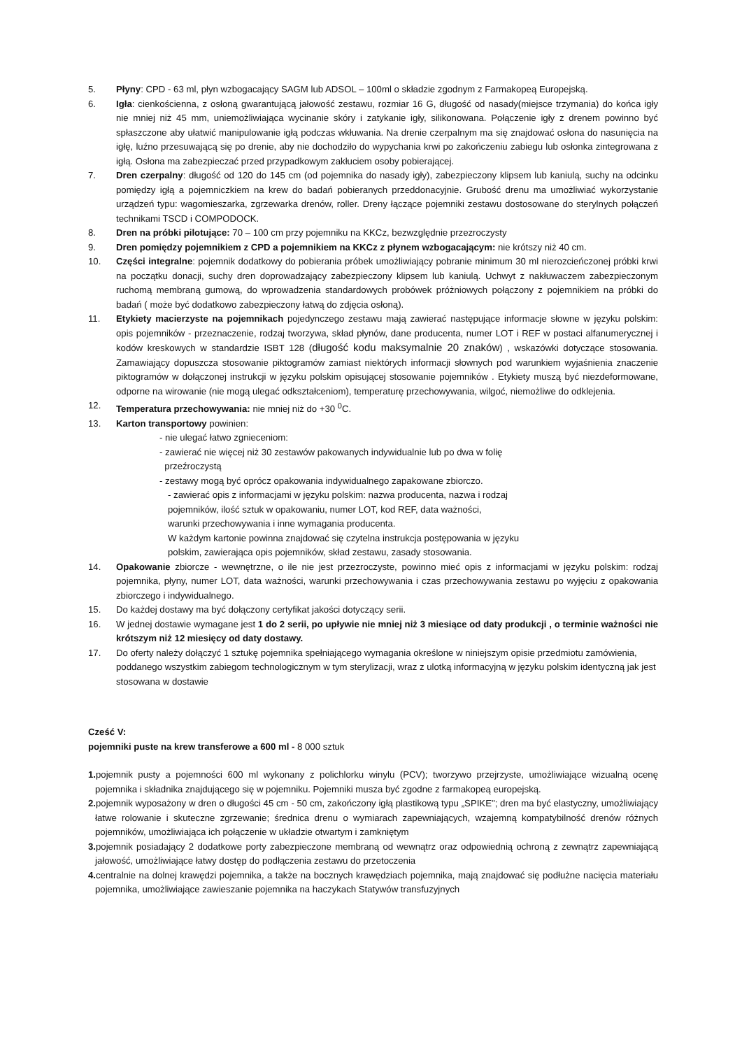5. Płyny: CPD - 63 ml, płyn wzbogacający SAGM lub ADSOL – 100ml o składzie zgodnym z Farmakopeą Europejską.
6. Igła: cienkościenna, z osłoną gwarantującą jałowość zestawu, rozmiar 16 G, długość od nasady(miejsce trzymania) do końca igły nie mniej niż 45 mm, uniemożliwiająca wycinanie skóry i zatykanie igły, silikonowana. Połączenie igły z drenem powinno być spłaszczone aby ułatwić manipulowanie igłą podczas wkłuwania. Na drenie czerpalnym ma się znajdować osłona do nasunięcia na igłę, luźno przesuwającą się po drenie, aby nie dochodziło do wypychania krwi po zakończeniu zabiegu lub osłonka zintegrowana z igłą. Osłona ma zabezpieczać przed przypadkowym zakłuciem osoby pobierającej.
7. Dren czerpalny: długość od 120 do 145 cm (od pojemnika do nasady igły), zabezpieczony klipsem lub kaniulą, suchy na odcinku pomiędzy igłą a pojemniczkiem na krew do badań pobieranych przeddonacyjnie. Grubość drenu ma umożliwiać wykorzystanie urządzeń typu: wagomieszarka, zgrzewarka drenów, roller. Dreny łączące pojemniki zestawu dostosowane do sterylnych połączeń technikami TSCD i COMPODOCK.
8. Dren na próbki pilotujące: 70 – 100 cm przy pojemniku na KKCz, bezwzględnie przezroczysty
9. Dren pomiędzy pojemnikiem z CPD a pojemnikiem na KKCz z płynem wzbogacającym: nie krótszy niż 40 cm.
10. Części integralne: pojemnik dodatkowy do pobierania próbek umożliwiający pobranie minimum 30 ml nierozcieńczonej próbki krwi na początku donacji, suchy dren doprowadzający zabezpieczony klipsem lub kaniulą. Uchwyt z nakłuwaczem zabezpieczonym ruchomą membraną gumową, do wprowadzenia standardowych probówek próżniowych połączony z pojemnikiem na próbki do badań ( może być dodatkowo zabezpieczony łatwą do zdjęcia osłoną).
11. Etykiety macierzyste na pojemnikach pojedynczego zestawu mają zawierać następujące informacje słowne w języku polskim: opis pojemników - przeznaczenie, rodzaj tworzywa, skład płynów, dane producenta, numer LOT i REF w postaci alfanumerycznej i kodów kreskowych w standardzie ISBT 128 (długość kodu maksymalnie 20 znaków) , wskazówki dotyczące stosowania. Zamawiający dopuszcza stosowanie piktogramów zamiast niektórych informacji słownych pod warunkiem wyjaśnienia znaczenie piktogramów w dołączonej instrukcji w języku polskim opisującej stosowanie pojemników . Etykiety muszą być niezdeformowane, odporne na wirowanie (nie mogą ulegać odkształceniom), temperaturę przechowywania, wilgoć, niemożliwe do odklejenia.
12. Temperatura przechowywania: nie mniej niż do +30 <sup>0</sup>C.
13. Karton transportowy powinien:
- nie ulegać łatwo zgnieceniom:
- zawierać nie więcej niż 30 zestawów pakowanych indywidualnie lub po dwa w folię
przeźroczystą
- zestawy mogą być oprócz opakowania indywidualnego zapakowane zbiorczo.
- zawierać opis z informacjami w języku polskim: nazwa producenta, nazwa i rodzaj
pojemników, ilość sztuk w opakowaniu, numer LOT, kod REF, data ważności,
warunki przechowywania i inne wymagania producenta.
W każdym kartonie powinna znajdować się czytelna instrukcja postępowania w języku
polskim, zawierająca opis pojemników, skład zestawu, zasady stosowania.
14. Opakowanie zbiorcze - wewnętrzne, o ile nie jest przezroczyste, powinno mieć opis z informacjami w języku polskim: rodzaj pojemnika, płyny, numer LOT, data ważności, warunki przechowywania i czas przechowywania zestawu po wyjęciu z opakowania zbiorczego i indywidualnego.
15. Do każdej dostawy ma być dołączony certyfikat jakości dotyczący serii.
16. W jednej dostawie wymagane jest 1 do 2 serii, po upływie nie mniej niż 3 miesiące od daty produkcji , o terminie ważności nie krótszym niż 12 miesięcy od daty dostawy.
17. Do oferty należy dołączyć 1 sztukę pojemnika spełniającego wymagania określone w niniejszym opisie przedmiotu zamówienia, poddanego wszystkim zabiegom technologicznym w tym sterylizacji, wraz z ulotką informacyjną w języku polskim identyczną jak jest stosowana w dostawie
Cześć V:
pojemniki puste na krew transferowe a 600 ml - 8 000 sztuk
1. pojemnik pusty a pojemności 600 ml wykonany z polichlorku winylu (PCV); tworzywo przejrzyste, umożliwiające wizualną ocenę pojemnika i składnika znajdującego się w pojemniku. Pojemniki musza być zgodne z farmakopeą europejską.
2. pojemnik wyposażony w dren o długości 45 cm - 50 cm, zakończony igłą plastikową typu „SPIKE"; dren ma być elastyczny, umożliwiający łatwe rolowanie i skuteczne zgrzewanie; średnica drenu o wymiarach zapewniających, wzajemną kompatybilność drenów różnych pojemników, umożliwiająca ich połączenie w układzie otwartym i zamkniętym
3. pojemnik posiadający 2 dodatkowe porty zabezpieczone membraną od wewnątrz oraz odpowiednią ochroną z zewnątrz zapewniającą jałowość, umożliwiające łatwy dostęp do podłączenia zestawu do przetoczenia
4. centralnie na dolnej krawędzi pojemnika, a także na bocznych krawędziach pojemnika, mają znajdować się podłużne nacięcia materiału pojemnika, umożliwiające zawieszanie pojemnika na haczykach Statywów transfuzyjnych